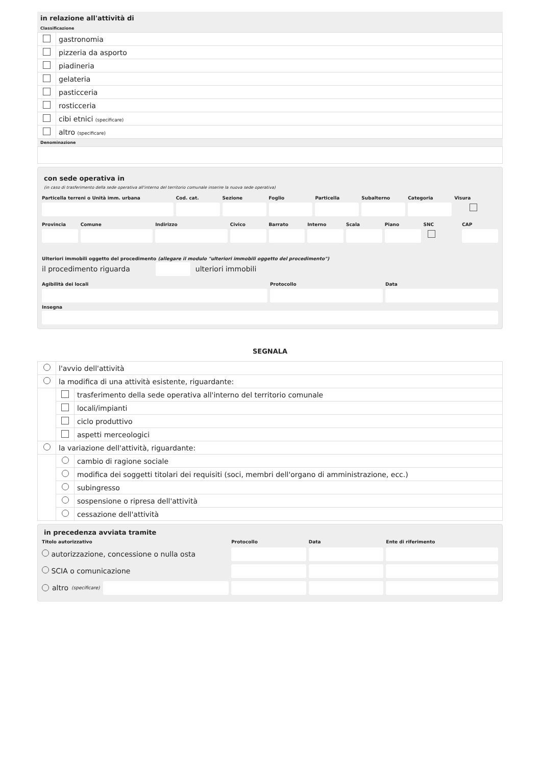in relazione all'attività di
Classificazione
| | gastronomia |
| | pizzeria da asporto |
| | piadineria |
| | gelateria |
| | pasticceria |
| | rosticceria |
| | cibi etnici (specificare) |
| | altro (specificare) |
Denominazione
con sede operativa in
(in caso di trasferimento della sede operativa all'interno del territorio comunale inserire la nuova sede operativa)
Particella terreni o Unità imm. urbana
Cod. cat. Sezione Foglio Particella Subalterno Categoria Visura
Provincia Comune Indirizzo Civico Barrato Interno Scala Piano SNC
CAP
Ulteriori immobili oggetto del procedimento (allegare il modulo "ulteriori immobili oggetto del procedimento")
il procedimento riguarda ulteriori immobili
Agibilità dei locali Protocollo Data
Insegna
SEGNALA
| | l'avvio dell'attività | |
| | la modifica di una attività esistente, riguardante: | |
| | | trasferimento della sede operativa all'interno del territorio comunale |
| | | locali/impianti |
| | | ciclo produttivo |
| | | aspetti merceologici |
| | la variazione dell'attività, riguardante: | |
| | | cambio di ragione sociale |
| | | modifica dei soggetti titolari dei requisiti (soci, membri dell'organo di amministrazione, ecc.) |
| | | subingresso |
| | | sospensione o ripresa dell'attività |
| | | cessazione dell'attività |
in precedenza avviata tramite
Titolo autorizzativo Protocollo Data Ente di riferimento
autorizzazione, concessione o nulla osta
SCIA o comunicazione
altro (specificare)